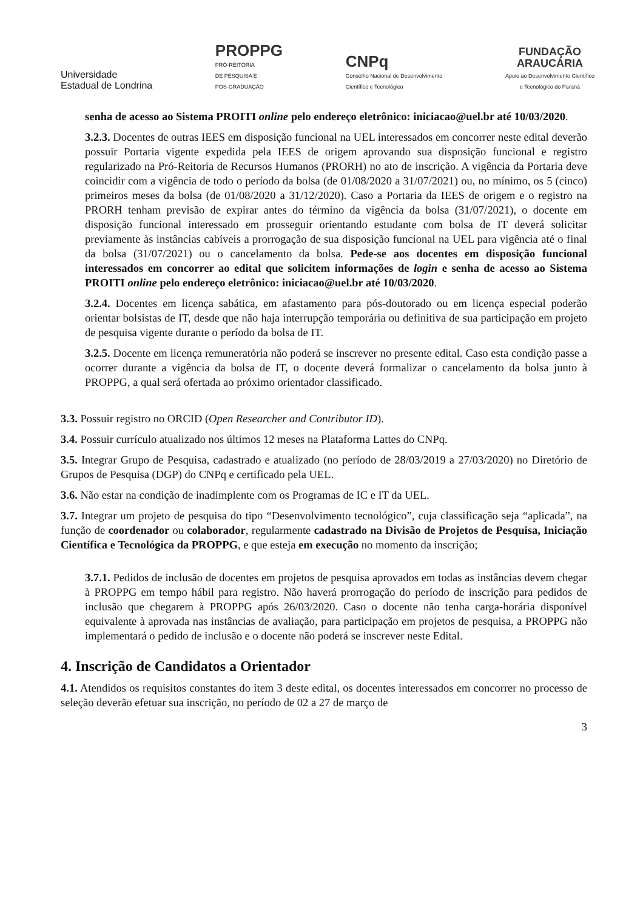Universidade
Estadual de Londrina
PROPPG
PRÓ-REITORIA
DE PESQUISA E
PÓS-GRADUAÇÃO
CNPq
Conselho Nacional de Desenvolvimento
Científico e Tecnológico
FUNDAÇÃO
ARAUCÁRIA
Apoio ao Desenvolvimento Científico
e Tecnológico do Paraná
senha de acesso ao Sistema PROITI online pelo endereço eletrônico: iniciacao@uel.br até 10/03/2020.
3.2.3. Docentes de outras IEES em disposição funcional na UEL interessados em concorrer neste edital deverão possuir Portaria vigente expedida pela IEES de origem aprovando sua disposição funcional e registro regularizado na Pró-Reitoria de Recursos Humanos (PRORH) no ato de inscrição. A vigência da Portaria deve coincidir com a vigência de todo o período da bolsa (de 01/08/2020 a 31/07/2021) ou, no mínimo, os 5 (cinco) primeiros meses da bolsa (de 01/08/2020 a 31/12/2020). Caso a Portaria da IEES de origem e o registro na PRORH tenham previsão de expirar antes do término da vigência da bolsa (31/07/2021), o docente em disposição funcional interessado em prosseguir orientando estudante com bolsa de IT deverá solicitar previamente às instâncias cabíveis a prorrogação de sua disposição funcional na UEL para vigência até o final da bolsa (31/07/2021) ou o cancelamento da bolsa. Pede-se aos docentes em disposição funcional interessados em concorrer ao edital que solicitem informações de login e senha de acesso ao Sistema PROITI online pelo endereço eletrônico: iniciacao@uel.br até 10/03/2020.
3.2.4. Docentes em licença sabática, em afastamento para pós-doutorado ou em licença especial poderão orientar bolsistas de IT, desde que não haja interrupção temporária ou definitiva de sua participação em projeto de pesquisa vigente durante o período da bolsa de IT.
3.2.5. Docente em licença remuneratória não poderá se inscrever no presente edital. Caso esta condição passe a ocorrer durante a vigência da bolsa de IT, o docente deverá formalizar o cancelamento da bolsa junto à PROPPG, a qual será ofertada ao próximo orientador classificado.
3.3. Possuir registro no ORCID (Open Researcher and Contributor ID).
3.4. Possuir currículo atualizado nos últimos 12 meses na Plataforma Lattes do CNPq.
3.5. Integrar Grupo de Pesquisa, cadastrado e atualizado (no período de 28/03/2019 a 27/03/2020) no Diretório de Grupos de Pesquisa (DGP) do CNPq e certificado pela UEL.
3.6. Não estar na condição de inadimplente com os Programas de IC e IT da UEL.
3.7. Integrar um projeto de pesquisa do tipo “Desenvolvimento tecnológico”, cuja classificação seja “aplicada”, na função de coordenador ou colaborador, regularmente cadastrado na Divisão de Projetos de Pesquisa, Iniciação Científica e Tecnológica da PROPPG, e que esteja em execução no momento da inscrição;
3.7.1. Pedidos de inclusão de docentes em projetos de pesquisa aprovados em todas as instâncias devem chegar à PROPPG em tempo hábil para registro. Não haverá prorrogação do período de inscrição para pedidos de inclusão que chegarem à PROPPG após 26/03/2020. Caso o docente não tenha carga-horária disponível equivalente à aprovada nas instâncias de avaliação, para participação em projetos de pesquisa, a PROPPG não implementará o pedido de inclusão e o docente não poderá se inscrever neste Edital.
4. Inscrição de Candidatos a Orientador
4.1. Atendidos os requisitos constantes do item 3 deste edital, os docentes interessados em concorrer no processo de seleção deverão efetuar sua inscrição, no período de 02 a 27 de março de
3